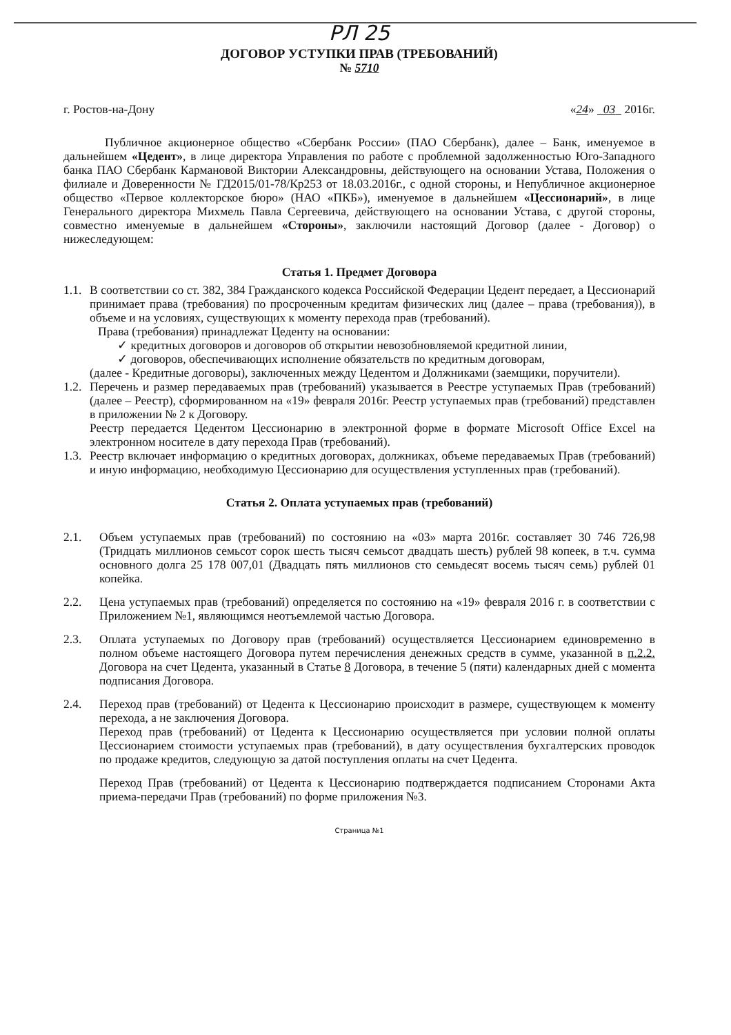РЛ 25
ДОГОВОР УСТУПКИ ПРАВ (ТРЕБОВАНИЙ)
№ 5710
г. Ростов-на-Дону «24» 03 2016г.
Публичное акционерное общество «Сбербанк России» (ПАО Сбербанк), далее – Банк, именуемое в дальнейшем «Цедент», в лице директора Управления по работе с проблемной задолженностью Юго-Западного банка ПАО Сбербанк Кармановой Виктории Александровны, действующего на основании Устава, Положения о филиале и Доверенности № ГД2015/01-78/Кр253 от 18.03.2016г., с одной стороны, и Непубличное акционерное общество «Первое коллекторское бюро» (НАО «ПКБ»), именуемое в дальнейшем «Цессионарий», в лице Генерального директора Михмель Павла Сергеевича, действующего на основании Устава, с другой стороны, совместно именуемые в дальнейшем «Стороны», заключили настоящий Договор (далее - Договор) о нижеследующем:
Статья 1. Предмет Договора
1.1.
В соответствии со ст. 382, 384 Гражданского кодекса Российской Федерации Цедент передает, а Цессионарий принимает права (требования) по просроченным кредитам физических лиц (далее – права (требования)), в объеме и на условиях, существующих к моменту перехода прав (требований).
Права (требования) принадлежат Цеденту на основании:
✓ кредитных договоров и договоров об открытии невозобновляемой кредитной линии,
✓ договоров, обеспечивающих исполнение обязательств по кредитным договорам,
(далее - Кредитные договоры), заключенных между Цедентом и Должниками (заемщики, поручители).
1.2.
Перечень и размер передаваемых прав (требований) указывается в Реестре уступаемых Прав (требований) (далее – Реестр), сформированном на «19» февраля 2016г. Реестр уступаемых прав (требований) представлен в приложении № 2 к Договору.
Реестр передается Цедентом Цессионарию в электронной форме в формате Microsoft Office Excel на электронном носителе в дату перехода Прав (требований).
1.3.
Реестр включает информацию о кредитных договорах, должниках, объеме передаваемых Прав (требований) и иную информацию, необходимую Цессионарию для осуществления уступленных прав (требований).
Статья 2. Оплата уступаемых прав (требований)
2.1. Объем уступаемых прав (требований) по состоянию на «03» марта 2016г. составляет 30 746 726,98 (Тридцать миллионов семьсот сорок шесть тысяч семьсот двадцать шесть) рублей 98 копеек, в т.ч. сумма основного долга 25 178 007,01 (Двадцать пять миллионов сто семьдесят восемь тысяч семь) рублей 01 копейка.
2.2. Цена уступаемых прав (требований) определяется по состоянию на «19» февраля 2016 г. в соответствии с Приложением №1, являющимся неотъемлемой частью Договора.
2.3. Оплата уступаемых по Договору прав (требований) осуществляется Цессионарием единовременно в полном объеме настоящего Договора путем перечисления денежных средств в сумме, указанной в п.2.2. Договора на счет Цедента, указанный в Статье 8 Договора, в течение 5 (пяти) календарных дней с момента подписания Договора.
2.4. Переход прав (требований) от Цедента к Цессионарию происходит в размере, существующем к моменту перехода, а не заключения Договора.
Переход прав (требований) от Цедента к Цессионарию осуществляется при условии полной оплаты Цессионарием стоимости уступаемых прав (требований), в дату осуществления бухгалтерских проводок по продаже кредитов, следующую за датой поступления оплаты на счет Цедента.
Переход Прав (требований) от Цедента к Цессионарию подтверждается подписанием Сторонами Акта приема-передачи Прав (требований) по форме приложения №3.
Страница №1